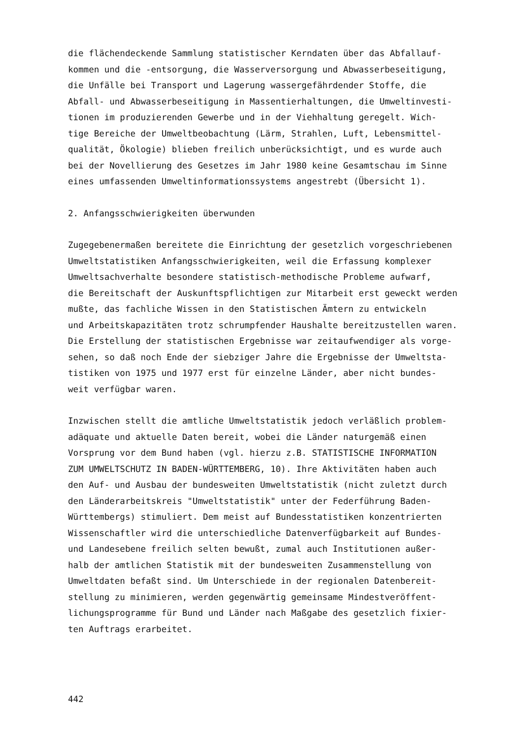die flächendeckende Sammlung statistischer Kerndaten über das Abfallauf-
kommen und die -entsorgung, die Wasserversorgung und Abwasserbeseitigung,
die Unfälle bei Transport und Lagerung wassergefährdender Stoffe, die
Abfall- und Abwasserbeseitigung in Massentierhaltungen, die Umweltinvesti-
tionen im produzierenden Gewerbe und in der Viehhaltung geregelt. Wich-
tige Bereiche der Umweltbeobachtung (Lärm, Strahlen, Luft, Lebensmittel-
qualität, Ökologie) blieben freilich unberücksichtigt, und es wurde auch
bei der Novellierung des Gesetzes im Jahr 1980 keine Gesamtschau im Sinne
eines umfassenden Umweltinformationssystems angestrebt (Übersicht 1).
2. Anfangsschwierigkeiten überwunden
Zugegebenermaßen bereitete die Einrichtung der gesetzlich vorgeschriebenen
Umweltstatistiken Anfangsschwierigkeiten, weil die Erfassung komplexer
Umweltsachverhalte besondere statistisch-methodische Probleme aufwarf,
die Bereitschaft der Auskunftspflichtigen zur Mitarbeit erst geweckt werden
mußte, das fachliche Wissen in den Statistischen Ämtern zu entwickeln
und Arbeitskapazitäten trotz schrumpfender Haushalte bereitzustellen waren.
Die Erstellung der statistischen Ergebnisse war zeitaufwendiger als vorge-
sehen, so daß noch Ende der siebziger Jahre die Ergebnisse der Umweltsta-
tistiken von 1975 und 1977 erst für einzelne Länder, aber nicht bundes-
weit verfügbar waren.
Inzwischen stellt die amtliche Umweltstatistik jedoch verläßlich problem-
adäquate und aktuelle Daten bereit, wobei die Länder naturgemäß einen
Vorsprung vor dem Bund haben (vgl. hierzu z.B. STATISTISCHE INFORMATION
ZUM UMWELTSCHUTZ IN BADEN-WÜRTTEMBERG, 10). Ihre Aktivitäten haben auch
den Auf- und Ausbau der bundesweiten Umweltstatistik (nicht zuletzt durch
den Länderarbeitskreis "Umweltstatistik" unter der Federführung Baden-
Württembergs) stimuliert. Dem meist auf Bundesstatistiken konzentrierten
Wissenschaftler wird die unterschiedliche Datenverfügbarkeit auf Bundes-
und Landesebene freilich selten bewußt, zumal auch Institutionen außer-
halb der amtlichen Statistik mit der bundesweiten Zusammenstellung von
Umweltdaten befaßt sind. Um Unterschiede in der regionalen Datenbereit-
stellung zu minimieren, werden gegenwärtig gemeinsame Mindestveröffent-
lichungsprogramme für Bund und Länder nach Maßgabe des gesetzlich fixier-
ten Auftrags erarbeitet.
442